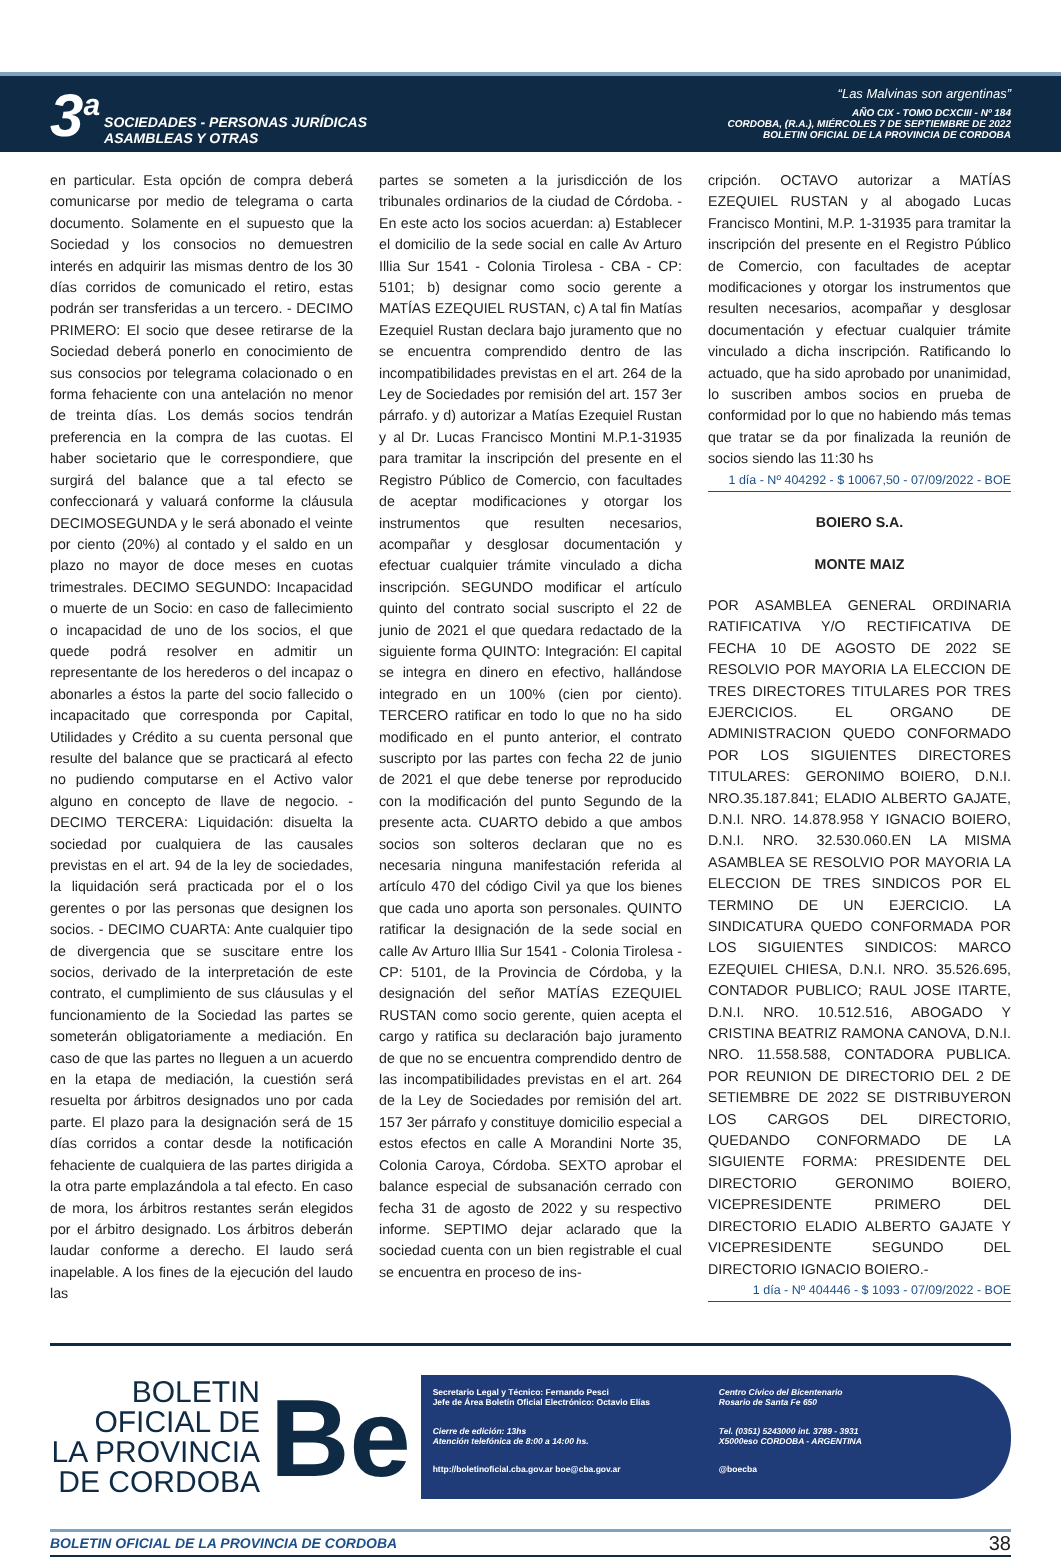3<sup>a</sup> SOCIEDADES - PERSONAS JURÍDICAS
ASAMBLEAS Y OTRAS
“Las Malvinas son argentinas”
AÑO CIX - TOMO DCXCIII - Nº 184
CORDOBA, (R.A.), MIÉRCOLES 7 DE SEPTIEMBRE DE 2022
BOLETIN OFICIAL DE LA PROVINCIA DE CORDOBA
en particular. Esta opción de compra deberá comunicarse por medio de telegrama o carta documento. Solamente en el supuesto que la Sociedad y los consocios no demuestren interés en adquirir las mismas dentro de los 30 días corridos de comunicado el retiro, estas podrán ser transferidas a un tercero. - DECIMO PRIMERO: El socio que desee retirarse de la Sociedad deberá ponerlo en conocimiento de sus consocios por telegrama colacionado o en forma fehaciente con una antelación no menor de treinta días. Los demás socios tendrán preferencia en la compra de las cuotas. El haber societario que le correspondiere, que surgirá del balance que a tal efecto se confeccionará y valuará conforme la cláusula DECIMOSEGUNDA y le será abonado el veinte por ciento (20%) al contado y el saldo en un plazo no mayor de doce meses en cuotas trimestrales. DECIMO SEGUNDO: Incapacidad o muerte de un Socio: en caso de fallecimiento o incapacidad de uno de los socios, el que quede podrá resolver en admitir un representante de los herederos o del incapaz o abonarles a éstos la parte del socio fallecido o incapacitado que corresponda por Capital, Utilidades y Crédito a su cuenta personal que resulte del balance que se practicará al efecto no pudiendo computarse en el Activo valor alguno en concepto de llave de negocio. - DECIMO TERCERA: Liquidación: disuelta la sociedad por cualquiera de las causales previstas en el art. 94 de la ley de sociedades, la liquidación será practicada por el o los gerentes o por las personas que designen los socios. - DECIMO CUARTA: Ante cualquier tipo de divergencia que se suscitare entre los socios, derivado de la interpretación de este contrato, el cumplimiento de sus cláusulas y el funcionamiento de la Sociedad las partes se someterán obligatoriamente a mediación. En caso de que las partes no lleguen a un acuerdo en la etapa de mediación, la cuestión será resuelta por árbitros designados uno por cada parte. El plazo para la designación será de 15 días corridos a contar desde la notificación fehaciente de cualquiera de las partes dirigida a la otra parte emplazándola a tal efecto. En caso de mora, los árbitros restantes serán elegidos por el árbitro designado. Los árbitros deberán laudar conforme a derecho. El laudo será inapelable. A los fines de la ejecución del laudo las
partes se someten a la jurisdicción de los tribunales ordinarios de la ciudad de Córdoba. - En este acto los socios acuerdan: a) Establecer el domicilio de la sede social en calle Av Arturo Illia Sur 1541 - Colonia Tirolesa - CBA - CP: 5101; b) designar como socio gerente a MATÍAS EZEQUIEL RUSTAN, c) A tal fin Matías Ezequiel Rustan declara bajo juramento que no se encuentra comprendido dentro de las incompatibilidades previstas en el art. 264 de la Ley de Sociedades por remisión del art. 157 3er párrafo. y d) autorizar a Matías Ezequiel Rustan y al Dr. Lucas Francisco Montini M.P.1-31935 para tramitar la inscripción del presente en el Registro Público de Comercio, con facultades de aceptar modificaciones y otorgar los instrumentos que resulten necesarios, acompañar y desglosar documentación y efectuar cualquier trámite vinculado a dicha inscripción. SEGUNDO modificar el artículo quinto del contrato social suscripto el 22 de junio de 2021 el que quedara redactado de la siguiente forma QUINTO: Integración: El capital se integra en dinero en efectivo, hallándose integrado en un 100% (cien por ciento). TERCERO ratificar en todo lo que no ha sido modificado en el punto anterior, el contrato suscripto por las partes con fecha 22 de junio de 2021 el que debe tenerse por reproducido con la modificación del punto Segundo de la presente acta. CUARTO debido a que ambos socios son solteros declaran que no es necesaria ninguna manifestación referida al artículo 470 del código Civil ya que los bienes que cada uno aporta son personales. QUINTO ratificar la designación de la sede social en calle Av Arturo Illia Sur 1541 - Colonia Tirolesa - CP: 5101, de la Provincia de Córdoba, y la designación del señor MATÍAS EZEQUIEL RUSTAN como socio gerente, quien acepta el cargo y ratifica su declaración bajo juramento de que no se encuentra comprendido dentro de las incompatibilidades previstas en el art. 264 de la Ley de Sociedades por remisión del art. 157 3er párrafo y constituye domicilio especial a estos efectos en calle A Morandini Norte 35, Colonia Caroya, Córdoba. SEXTO aprobar el balance especial de subsanación cerrado con fecha 31 de agosto de 2022 y su respectivo informe. SEPTIMO dejar aclarado que la sociedad cuenta con un bien registrable el cual se encuentra en proceso de ins-
cripción. OCTAVO autorizar a MATÍAS EZEQUIEL RUSTAN y al abogado Lucas Francisco Montini, M.P. 1-31935 para tramitar la inscripción del presente en el Registro Público de Comercio, con facultades de aceptar modificaciones y otorgar los instrumentos que resulten necesarios, acompañar y desglosar documentación y efectuar cualquier trámite vinculado a dicha inscripción. Ratificando lo actuado, que ha sido aprobado por unanimidad, lo suscriben ambos socios en prueba de conformidad por lo que no habiendo más temas que tratar se da por finalizada la reunión de socios siendo las 11:30 hs
1 día - Nº 404292 - $ 10067,50 - 07/09/2022 - BOE
BOIERO S.A.
MONTE MAIZ
POR ASAMBLEA GENERAL ORDINARIA RATIFICATIVA Y/O RECTIFICATIVA DE FECHA 10 DE AGOSTO DE 2022 SE RESOLVIO POR MAYORIA LA ELECCION DE TRES DIRECTORES TITULARES POR TRES EJERCICIOS. EL ORGANO DE ADMINISTRACION QUEDO CONFORMADO POR LOS SIGUIENTES DIRECTORES TITULARES: GERONIMO BOIERO, D.N.I. NRO.35.187.841; ELADIO ALBERTO GAJATE, D.N.I. NRO. 14.878.958 Y IGNACIO BOIERO, D.N.I. NRO. 32.530.060.EN LA MISMA ASAMBLEA SE RESOLVIO POR MAYORIA LA ELECCION DE TRES SINDICOS POR EL TERMINO DE UN EJERCICIO. LA SINDICATURA QUEDO CONFORMADA POR LOS SIGUIENTES SINDICOS: MARCO EZEQUIEL CHIESA, D.N.I. NRO. 35.526.695, CONTADOR PUBLICO; RAUL JOSE ITARTE, D.N.I. NRO. 10.512.516, ABOGADO Y CRISTINA BEATRIZ RAMONA CANOVA, D.N.I. NRO. 11.558.588, CONTADORA PUBLICA. POR REUNION DE DIRECTORIO DEL 2 DE SETIEMBRE DE 2022 SE DISTRIBUYERON LOS CARGOS DEL DIRECTORIO, QUEDANDO CONFORMADO DE LA SIGUIENTE FORMA: PRESIDENTE DEL DIRECTORIO GERONIMO BOIERO, VICEPRESIDENTE PRIMERO DEL DIRECTORIO ELADIO ALBERTO GAJATE Y VICEPRESIDENTE SEGUNDO DEL DIRECTORIO IGNACIO BOIERO.-
1 día - Nº 404446 - $ 1093 - 07/09/2022 - BOE
BOLETIN OFICIAL DE LA PROVINCIA DE CORDOBA
Be
Secretario Legal y Técnico: Fernando Pesci
Jefe de Área Boletín Oficial Electrónico: Octavio Elías
Centro Cívico del Bicentenario
Rosario de Santa Fe 650
Cierre de edición: 13hs
Atención telefónica de 8:00 a 14:00 hs.
Tel. (0351) 5243000 int. 3789 - 3931
X5000eso CORDOBA - ARGENTINA
http://boletinoficial.cba.gov.ar boe@cba.gov.ar
@boecba
BOLETIN OFICIAL DE LA PROVINCIA DE CORDOBA 38